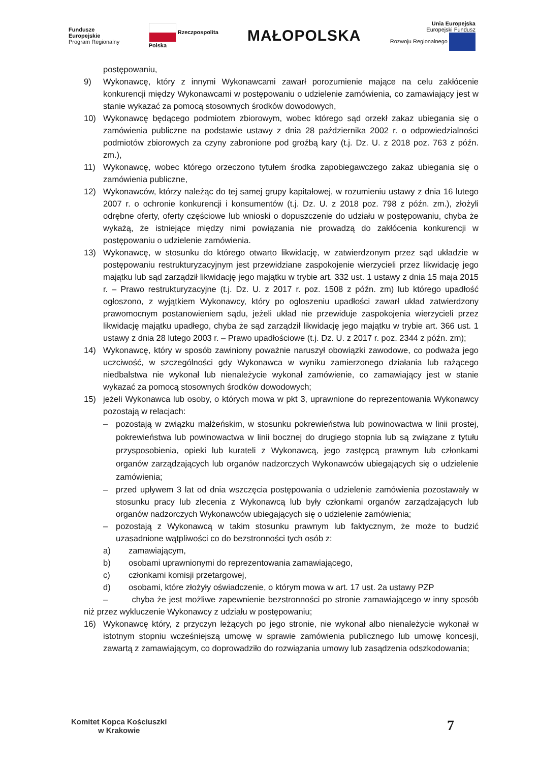Fundusze
Europejskie
Program Regionalny
Rzeczpospolita
Polska
MAŁOPOLSKA
Unia Europejska
Europejski Fundusz
Rozwoju Regionalnego
postępowaniu,
9) Wykonawcę, który z innymi Wykonawcami zawarł porozumienie mające na celu zakłócenie konkurencji między Wykonawcami w postępowaniu o udzielenie zamówienia, co zamawiający jest w stanie wykazać za pomocą stosownych środków dowodowych,
10) Wykonawcę będącego podmiotem zbiorowym, wobec którego sąd orzekł zakaz ubiegania się o zamówienia publiczne na podstawie ustawy z dnia 28 października 2002 r. o odpowiedzialności podmiotów zbiorowych za czyny zabronione pod groźbą kary (t.j. Dz. U. z 2018 poz. 763 z późn. zm.),
11) Wykonawcę, wobec którego orzeczono tytułem środka zapobiegawczego zakaz ubiegania się o zamówienia publiczne,
12) Wykonawców, którzy należąc do tej samej grupy kapitałowej, w rozumieniu ustawy z dnia 16 lutego 2007 r. o ochronie konkurencji i konsumentów (t.j. Dz. U. z 2018 poz. 798 z późn. zm.), złożyli odrębne oferty, oferty częściowe lub wnioski o dopuszczenie do udziału w postępowaniu, chyba że wykażą, że istniejące między nimi powiązania nie prowadzą do zakłócenia konkurencji w postępowaniu o udzielenie zamówienia.
13) Wykonawcę, w stosunku do którego otwarto likwidację, w zatwierdzonym przez sąd układzie w postępowaniu restrukturyzacyjnym jest przewidziane zaspokojenie wierzycieli przez likwidację jego majątku lub sąd zarządził likwidację jego majątku w trybie art. 332 ust. 1 ustawy z dnia 15 maja 2015 r. – Prawo restrukturyzacyjne (t.j. Dz. U. z 2017 r. poz. 1508 z późn. zm) lub którego upadłość ogłoszono, z wyjątkiem Wykonawcy, który po ogłoszeniu upadłości zawarł układ zatwierdzony prawomocnym postanowieniem sądu, jeżeli układ nie przewiduje zaspokojenia wierzycieli przez likwidację majątku upadłego, chyba że sąd zarządził likwidację jego majątku w trybie art. 366 ust. 1 ustawy z dnia 28 lutego 2003 r. – Prawo upadłościowe (t.j. Dz. U. z 2017 r. poz. 2344 z późn. zm);
14) Wykonawcę, który w sposób zawiniony poważnie naruszył obowiązki zawodowe, co podważa jego uczciwość, w szczególności gdy Wykonawca w wyniku zamierzonego działania lub rażącego niedbalstwa nie wykonał lub nienależycie wykonał zamówienie, co zamawiający jest w stanie wykazać za pomocą stosownych środków dowodowych;
15) jeżeli Wykonawca lub osoby, o których mowa w pkt 3, uprawnione do reprezentowania Wykonawcy pozostają w relacjach:
– pozostają w związku małżeńskim, w stosunku pokrewieństwa lub powinowactwa w linii prostej, pokrewieństwa lub powinowactwa w linii bocznej do drugiego stopnia lub są związane z tytułu przysposobienia, opieki lub kurateli z Wykonawcą, jego zastępcą prawnym lub członkami organów zarządzających lub organów nadzorczych Wykonawców ubiegających się o udzielenie zamówienia;
– przed upływem 3 lat od dnia wszczęcia postępowania o udzielenie zamówienia pozostawały w stosunku pracy lub zlecenia z Wykonawcą lub były członkami organów zarządzających lub organów nadzorczych Wykonawców ubiegających się o udzielenie zamówienia;
– pozostają z Wykonawcą w takim stosunku prawnym lub faktycznym, że może to budzić uzasadnione wątpliwości co do bezstronności tych osób z:
a) zamawiającym,
b) osobami uprawnionymi do reprezentowania zamawiającego,
c) członkami komisji przetargowej,
d) osobami, które złożyły oświadczenie, o którym mowa w art. 17 ust. 2a ustawy PZP
– chyba że jest możliwe zapewnienie bezstronności po stronie zamawiającego w inny sposób niż przez wykluczenie Wykonawcy z udziału w postępowaniu;
16) Wykonawcę który, z przyczyn leżących po jego stronie, nie wykonał albo nienależycie wykonał w istotnym stopniu wcześniejszą umowę w sprawie zamówienia publicznego lub umowę koncesji, zawartą z zamawiającym, co doprowadziło do rozwiązania umowy lub zasądzenia odszkodowania;
Komitet Kopca Kościuszki
w Krakowie
7